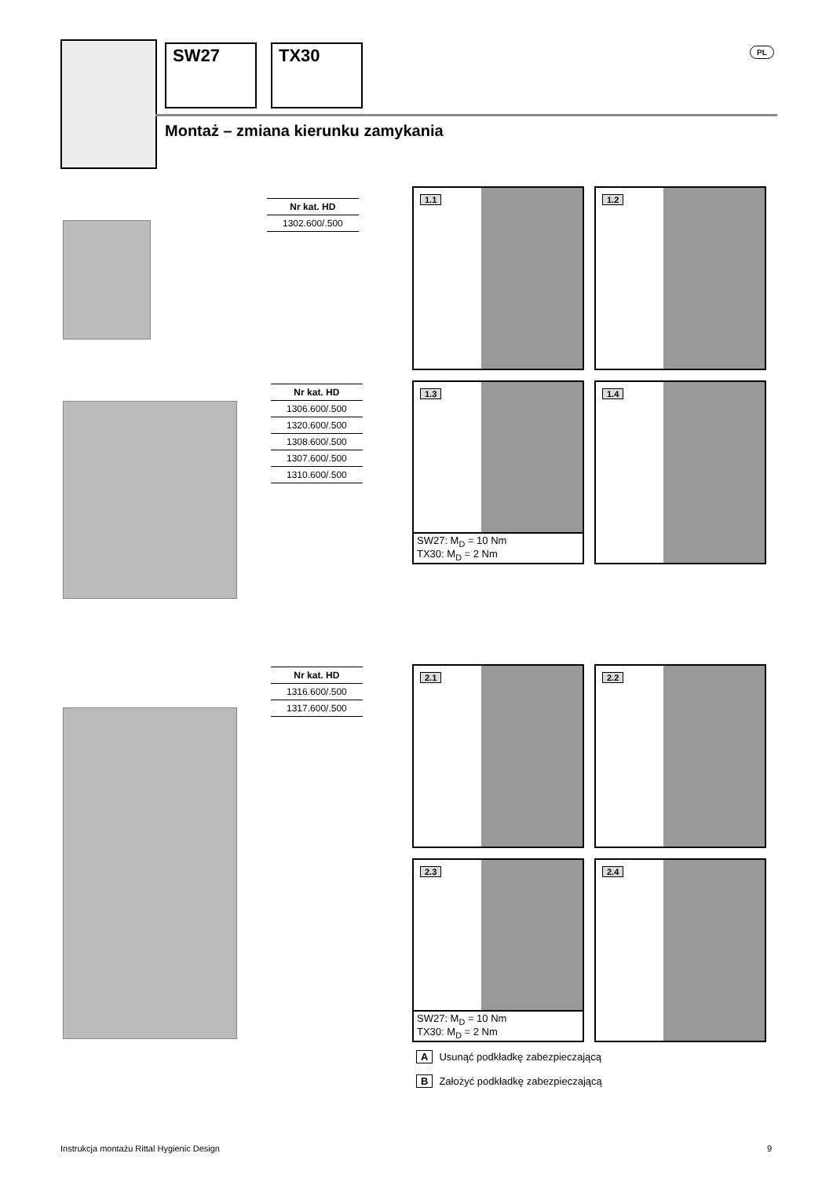SW27 TX30 PL
Montaż – zmiana kierunku zamykania
| Nr kat. HD |
| --- |
| 1302.600/.500 |
| Nr kat. HD |
| --- |
| 1306.600/.500 |
| 1320.600/.500 |
| 1308.600/.500 |
| 1307.600/.500 |
| 1310.600/.500 |
| Nr kat. HD |
| --- |
| 1316.600/.500 |
| 1317.600/.500 |
1.1 1.2
1.3
SW27: M<sub>D</sub> = 10 Nm
TX30: M<sub>D</sub> = 2 Nm
1.4
2.1 2.2
2.3
SW27: M<sub>D</sub> = 10 Nm
TX30: M<sub>D</sub> = 2 Nm
2.4
A Usunąć podkładkę zabezpieczającą
B Założyć podkładkę zabezpieczającą
Instrukcja montażu Rittal Hygienic Design
9